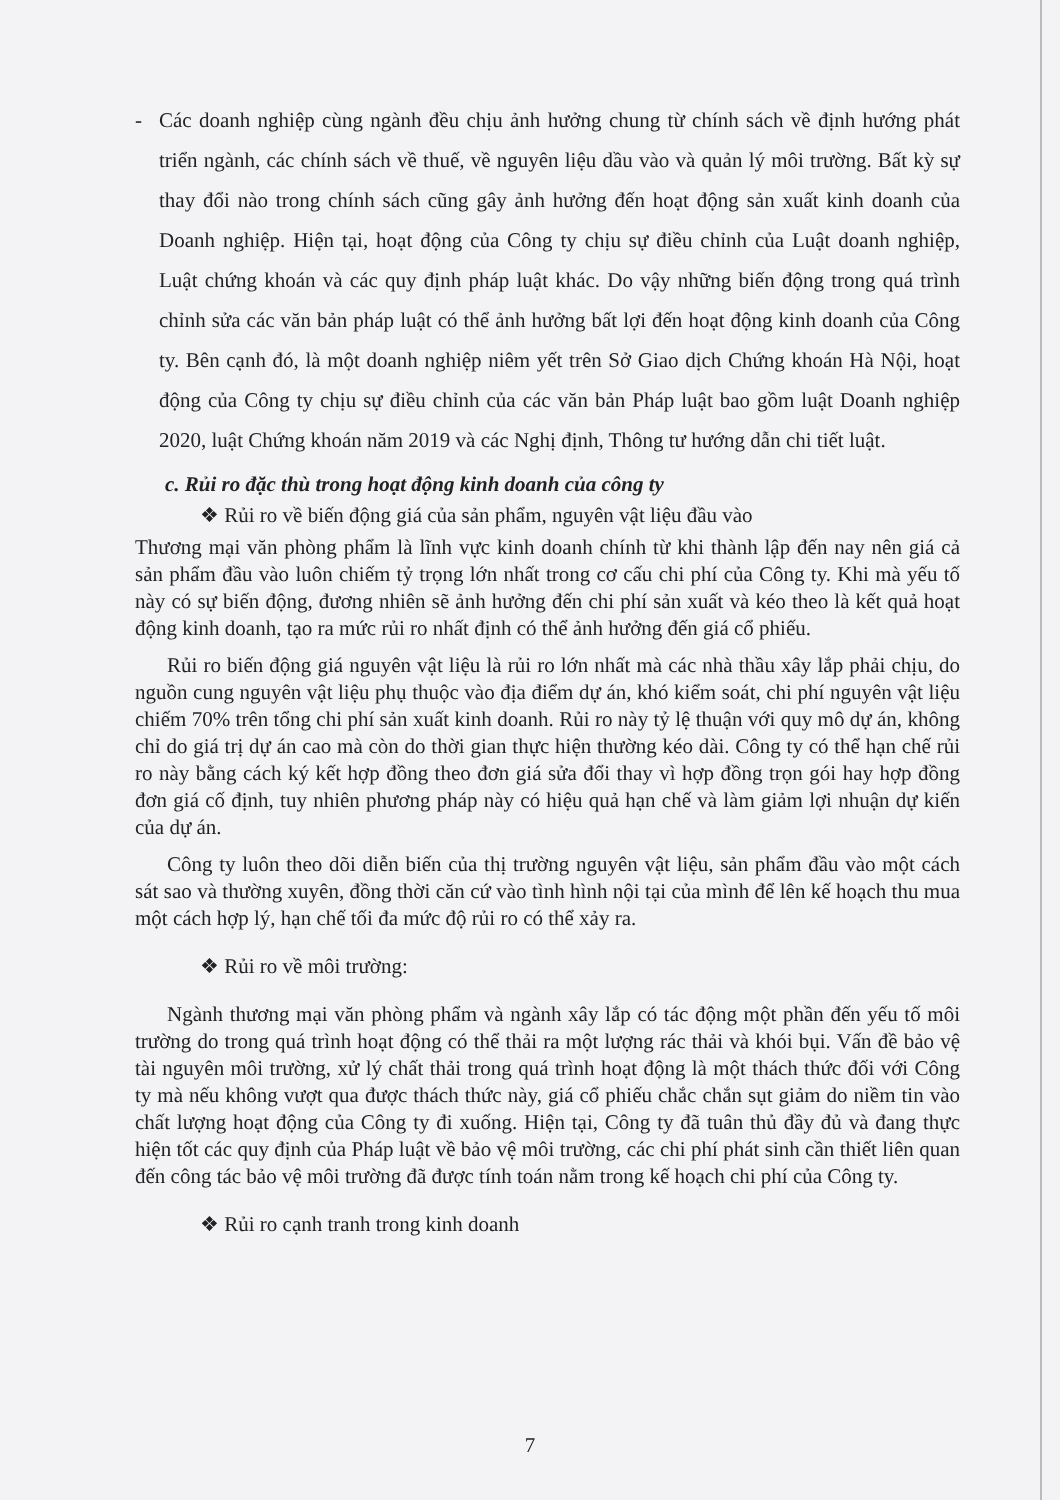- Các doanh nghiệp cùng ngành đều chịu ảnh hưởng chung từ chính sách về định hướng phát triển ngành, các chính sách về thuế, về nguyên liệu dầu vào và quản lý môi trường. Bất kỳ sự thay đổi nào trong chính sách cũng gây ảnh hưởng đến hoạt động sản xuất kinh doanh của Doanh nghiệp. Hiện tại, hoạt động của Công ty chịu sự điều chỉnh của Luật doanh nghiệp, Luật chứng khoán và các quy định pháp luật khác. Do vậy những biến động trong quá trình chỉnh sửa các văn bản pháp luật có thể ảnh hưởng bất lợi đến hoạt động kinh doanh của Công ty. Bên cạnh đó, là một doanh nghiệp niêm yết trên Sở Giao dịch Chứng khoán Hà Nội, hoạt động của Công ty chịu sự điều chỉnh của các văn bản Pháp luật bao gồm luật Doanh nghiệp 2020, luật Chứng khoán năm 2019 và các Nghị định, Thông tư hướng dẫn chi tiết luật.
c. Rủi ro đặc thù trong hoạt động kinh doanh của công ty
❖ Rủi ro về biến động giá của sản phẩm, nguyên vật liệu đầu vào
Thương mại văn phòng phẩm là lĩnh vực kinh doanh chính từ khi thành lập đến nay nên giá cả sản phẩm đầu vào luôn chiếm tỷ trọng lớn nhất trong cơ cấu chi phí của Công ty. Khi mà yếu tố này có sự biến động, đương nhiên sẽ ảnh hưởng đến chi phí sản xuất và kéo theo là kết quả hoạt động kinh doanh, tạo ra mức rủi ro nhất định có thể ảnh hưởng đến giá cổ phiếu.
Rủi ro biến động giá nguyên vật liệu là rủi ro lớn nhất mà các nhà thầu xây lắp phải chịu, do nguồn cung nguyên vật liệu phụ thuộc vào địa điểm dự án, khó kiểm soát, chi phí nguyên vật liệu chiếm 70% trên tổng chi phí sản xuất kinh doanh. Rủi ro này tỷ lệ thuận với quy mô dự án, không chỉ do giá trị dự án cao mà còn do thời gian thực hiện thường kéo dài. Công ty có thể hạn chế rủi ro này bằng cách ký kết hợp đồng theo đơn giá sửa đổi thay vì hợp đồng trọn gói hay hợp đồng đơn giá cố định, tuy nhiên phương pháp này có hiệu quả hạn chế và làm giảm lợi nhuận dự kiến của dự án.
Công ty luôn theo dõi diễn biến của thị trường nguyên vật liệu, sản phẩm đầu vào một cách sát sao và thường xuyên, đồng thời căn cứ vào tình hình nội tại của mình để lên kế hoạch thu mua một cách hợp lý, hạn chế tối đa mức độ rủi ro có thể xảy ra.
❖ Rủi ro về môi trường:
Ngành thương mại văn phòng phẩm và ngành xây lắp có tác động một phần đến yếu tố môi trường do trong quá trình hoạt động có thể thải ra một lượng rác thải và khói bụi. Vấn đề bảo vệ tài nguyên môi trường, xử lý chất thải trong quá trình hoạt động là một thách thức đối với Công ty mà nếu không vượt qua được thách thức này, giá cổ phiếu chắc chắn sụt giảm do niềm tin vào chất lượng hoạt động của Công ty đi xuống. Hiện tại, Công ty đã tuân thủ đầy đủ và đang thực hiện tốt các quy định của Pháp luật về bảo vệ môi trường, các chi phí phát sinh cần thiết liên quan đến công tác bảo vệ môi trường đã được tính toán nằm trong kế hoạch chi phí của Công ty.
❖ Rủi ro cạnh tranh trong kinh doanh
7